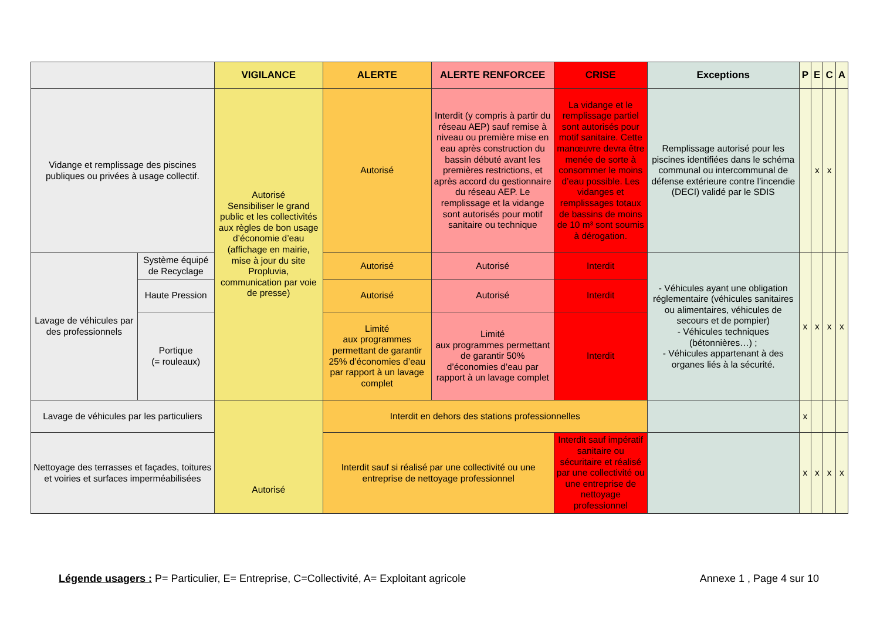| | | VIGILANCE | ALERTE | ALERTE RENFORCEE | CRISE | Exceptions | P | E | C | A |
| --- | --- | --- | --- | --- | --- | --- | --- | --- | --- | --- |
| Vidange et remplissage des piscines publiques ou privées à usage collectif. | | Autorisé Sensibiliser le grand public et les collectivités aux règles de bon usage d’économie d’eau (affichage en mairie, mise à jour du site Propluvia, communication par voie de presse) | Autorisé | Interdit (y compris à partir du réseau AEP) sauf remise à niveau ou première mise en eau après construction du bassin débuté avant les premières restrictions, et après accord du gestionnaire du réseau AEP. Le remplissage et la vidange sont autorisés pour motif sanitaire ou technique | La vidange et le remplissage partiel sont autorisés pour motif sanitaire. Cette manœuvre devra être menée de sorte à consommer le moins d’eau possible. Les vidanges et remplissages totaux de bassins de moins de 10 m³ sont soumis à dérogation. | Remplissage autorisé pour les piscines identifiées dans le schéma communal ou intercommunal de défense extérieure contre l’incendie (DECI) validé par le SDIS | | x | x | |
| Lavage de véhicules par des professionnels | Système équipé de Recyclage | | Autorisé | Autorisé | Interdit | - Véhicules ayant une obligation réglementaire (véhicules sanitaires ou alimentaires, véhicules de secours et de pompier) - Véhicules techniques (bétonnières…) ; - Véhicules appartenant à des organes liés à la sécurité. | x | x | x | x |
| | Haute Pression | | Autorisé | Autorisé | Interdit | | | | | |
| | Portique (= rouleaux) | | Limité aux programmes permettant de garantir 25% d’économies d’eau par rapport à un lavage complet | Limité aux programmes permettant de garantir 50% d’économies d’eau par rapport à un lavage complet | Interdit | | | | | |
| Lavage de véhicules par les particuliers | | Autorisé | Interdit en dehors des stations professionnelles | | | | x | | | |
| Nettoyage des terrasses et façades, toitures et voiries et surfaces imperméabilisées | | | Interdit sauf si réalisé par une collectivité ou une entreprise de nettoyage professionnel | | Interdit sauf impératif sanitaire ou sécuritaire et réalisé par une collectivité ou une entreprise de nettoyage professionnel | | x | x | x | x |
Légende usagers : P= Particulier, E= Entreprise, C=Collectivité, A= Exploitant agricole
Annexe 1 , Page 4 sur 10